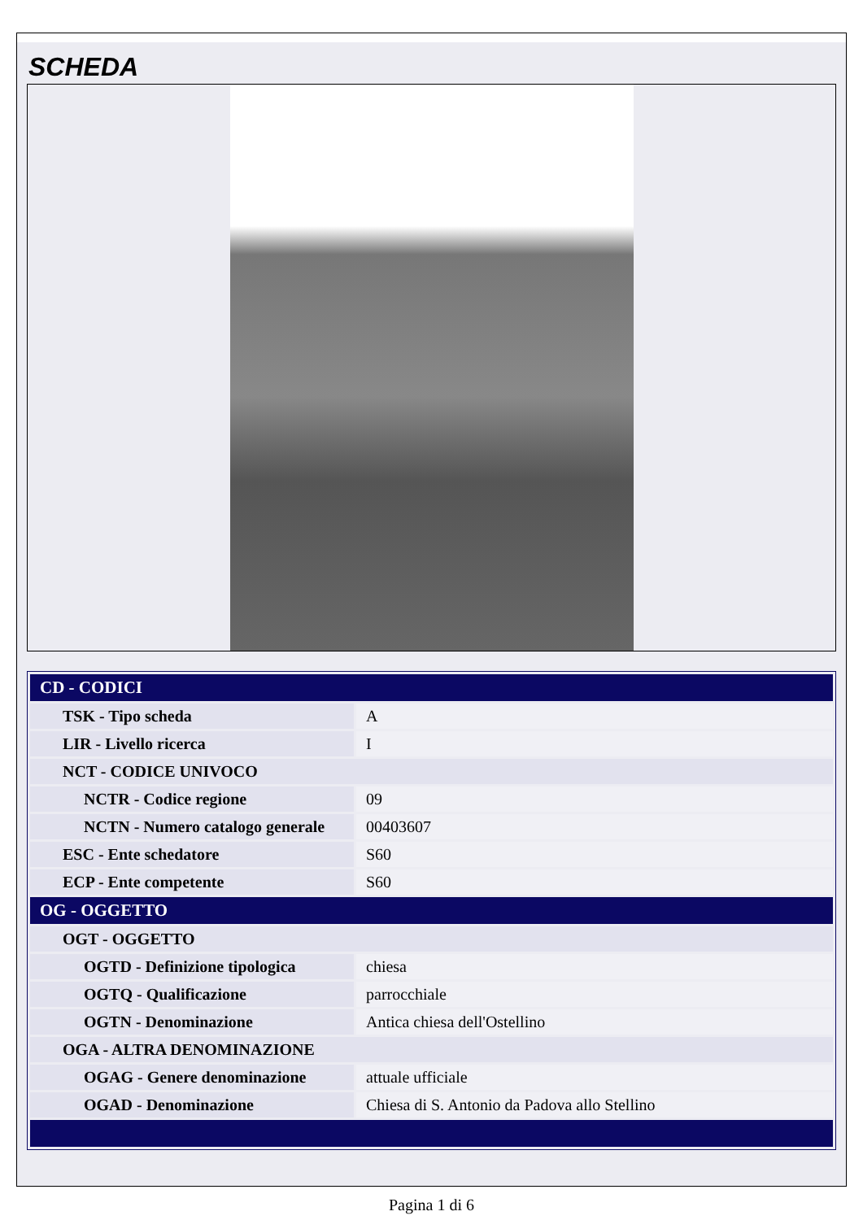SCHEDA
| CD - CODICI | |
| TSK - Tipo scheda | A |
| LIR - Livello ricerca | I |
| NCT - CODICE UNIVOCO | |
| NCTR - Codice regione | 09 |
| NCTN - Numero catalogo generale | 00403607 |
| ESC - Ente schedatore | S60 |
| ECP - Ente competente | S60 |
| OG - OGGETTO | |
| OGT - OGGETTO | |
| OGTD - Definizione tipologica | chiesa |
| OGTQ - Qualificazione | parrocchiale |
| OGTN - Denominazione | Antica chiesa dell'Ostellino |
| OGA - ALTRA DENOMINAZIONE | |
| OGAG - Genere denominazione | attuale ufficiale |
| OGAD - Denominazione | Chiesa di S. Antonio da Padova allo Stellino |
Pagina 1 di 6